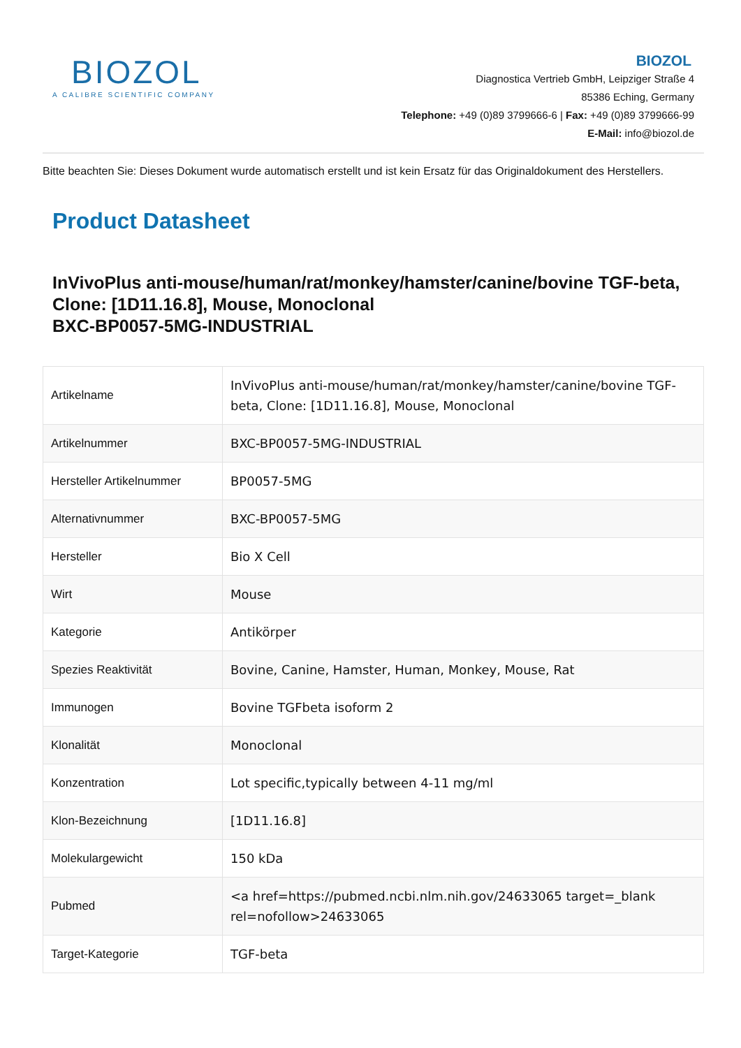BIOZOL
A CALIBRE SCIENTIFIC COMPANY
BIOZOL
Diagnostica Vertrieb GmbH, Leipziger Straße 4
85386 Eching, Germany
Telephone: +49 (0)89 3799666-6 | Fax: +49 (0)89 3799666-99
E-Mail: info@biozol.de
Bitte beachten Sie: Dieses Dokument wurde automatisch erstellt und ist kein Ersatz für das Originaldokument des Herstellers.
Product Datasheet
InVivoPlus anti-mouse/human/rat/monkey/hamster/canine/bovine TGF-beta, Clone: [1D11.16.8], Mouse, Monoclonal
BXC-BP0057-5MG-INDUSTRIAL
| Artikelname | InVivoPlus anti-mouse/human/rat/monkey/hamster/canine/bovine TGF-beta, Clone: [1D11.16.8], Mouse, Monoclonal |
| Artikelnummer | BXC-BP0057-5MG-INDUSTRIAL |
| Hersteller Artikelnummer | BP0057-5MG |
| Alternativnummer | BXC-BP0057-5MG |
| Hersteller | Bio X Cell |
| Wirt | Mouse |
| Kategorie | Antikörper |
| Spezies Reaktivität | Bovine, Canine, Hamster, Human, Monkey, Mouse, Rat |
| Immunogen | Bovine TGFbeta isoform 2 |
| Klonalität | Monoclonal |
| Konzentration | Lot specific,typically between 4-11 mg/ml |
| Klon-Bezeichnung | [1D11.16.8] |
| Molekulargewicht | 150 kDa |
| Pubmed | <a href=https://pubmed.ncbi.nlm.nih.gov/24633065 target=_blank rel=nofollow>24633065 |
| Target-Kategorie | TGF-beta |